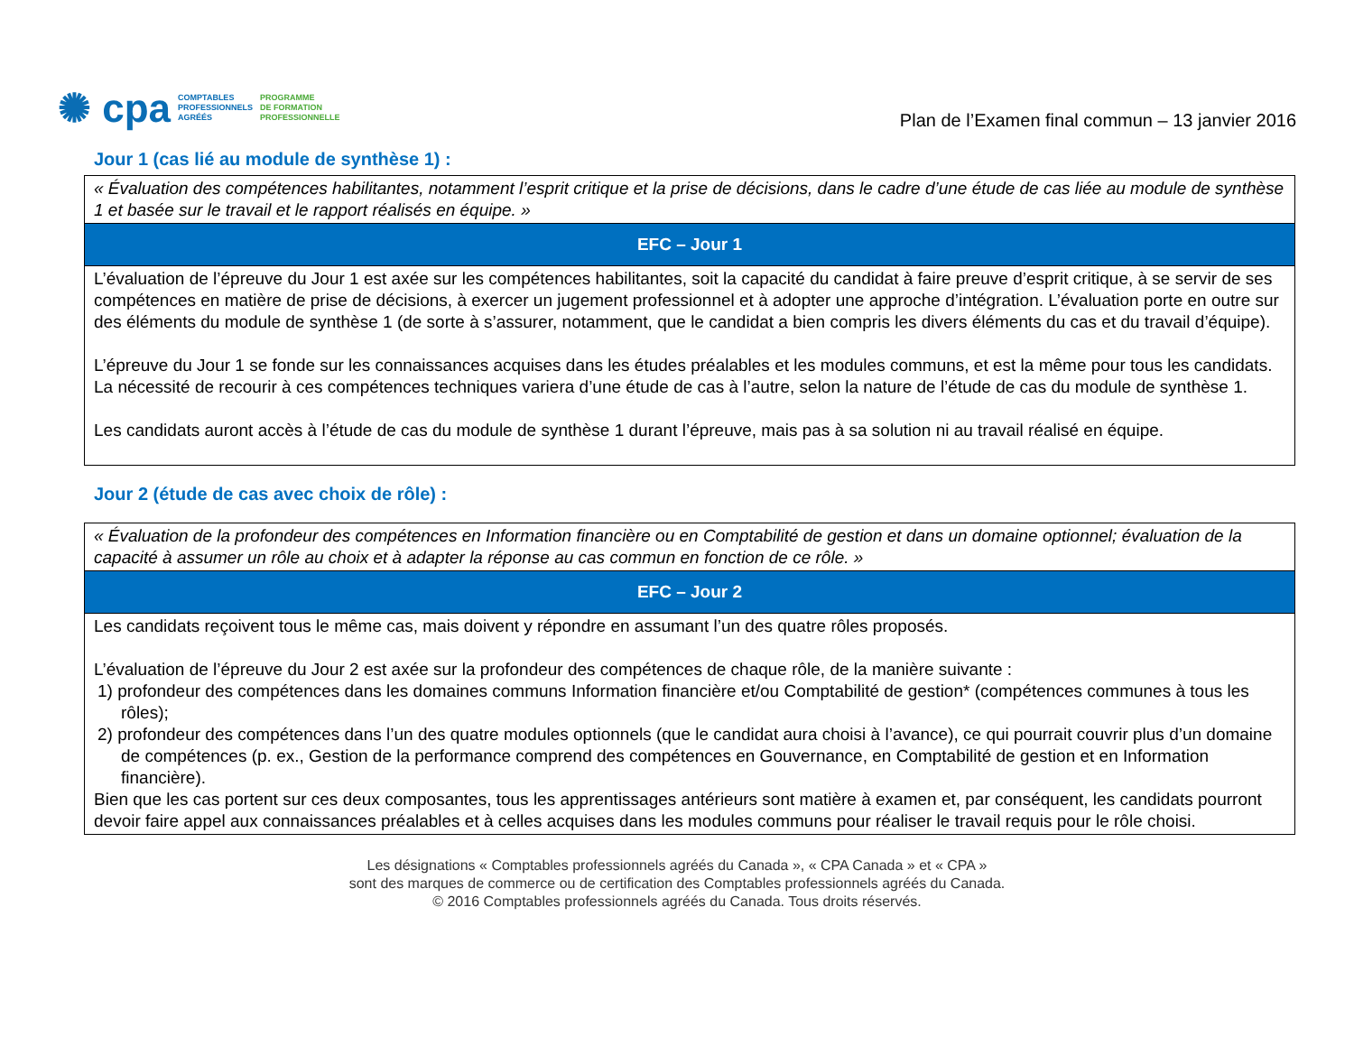✺ cpa
COMPTABLES
PROFESSIONNELS
AGRÉÉS
PROGRAMME
DE FORMATION
PROFESSIONNELLE
Plan de l’Examen final commun – 13 janvier 2016
Jour 1 (cas lié au module de synthèse 1) :
| « Évaluation des compétences habilitantes, notamment l’esprit critique et la prise de décisions, dans le cadre d’une étude de cas liée au module de synthèse 1 et basée sur le travail et le rapport réalisés en équipe. » |
| EFC – Jour 1 |
| L’évaluation de l’épreuve du Jour 1 est axée sur les compétences habilitantes, soit la capacité du candidat à faire preuve d’esprit critique, à se servir de ses compétences en matière de prise de décisions, à exercer un jugement professionnel et à adopter une approche d’intégration. L’évaluation porte en outre sur des éléments du module de synthèse 1 (de sorte à s’assurer, notamment, que le candidat a bien compris les divers éléments du cas et du travail d’équipe). L’épreuve du Jour 1 se fonde sur les connaissances acquises dans les études préalables et les modules communs, et est la même pour tous les candidats. La nécessité de recourir à ces compétences techniques variera d’une étude de cas à l’autre, selon la nature de l’étude de cas du module de synthèse 1. Les candidats auront accès à l’étude de cas du module de synthèse 1 durant l’épreuve, mais pas à sa solution ni au travail réalisé en équipe. |
Jour 2 (étude de cas avec choix de rôle) :
| « Évaluation de la profondeur des compétences en Information financière ou en Comptabilité de gestion et dans un domaine optionnel; évaluation de la capacité à assumer un rôle au choix et à adapter la réponse au cas commun en fonction de ce rôle. » |
| EFC – Jour 2 |
| Les candidats reçoivent tous le même cas, mais doivent y répondre en assumant l’un des quatre rôles proposés. L’évaluation de l’épreuve du Jour 2 est axée sur la profondeur des compétences de chaque rôle, de la manière suivante : 1) profondeur des compétences dans les domaines communs Information financière et/ou Comptabilité de gestion* (compétences communes à tous les rôles); 2) profondeur des compétences dans l’un des quatre modules optionnels (que le candidat aura choisi à l’avance), ce qui pourrait couvrir plus d’un domaine de compétences (p. ex., Gestion de la performance comprend des compétences en Gouvernance, en Comptabilité de gestion et en Information financière). Bien que les cas portent sur ces deux composantes, tous les apprentissages antérieurs sont matière à examen et, par conséquent, les candidats pourront devoir faire appel aux connaissances préalables et à celles acquises dans les modules communs pour réaliser le travail requis pour le rôle choisi. |
Les désignations « Comptables professionnels agréés du Canada », « CPA Canada » et « CPA »
sont des marques de commerce ou de certification des Comptables professionnels agréés du Canada.
© 2016 Comptables professionnels agréés du Canada. Tous droits réservés.